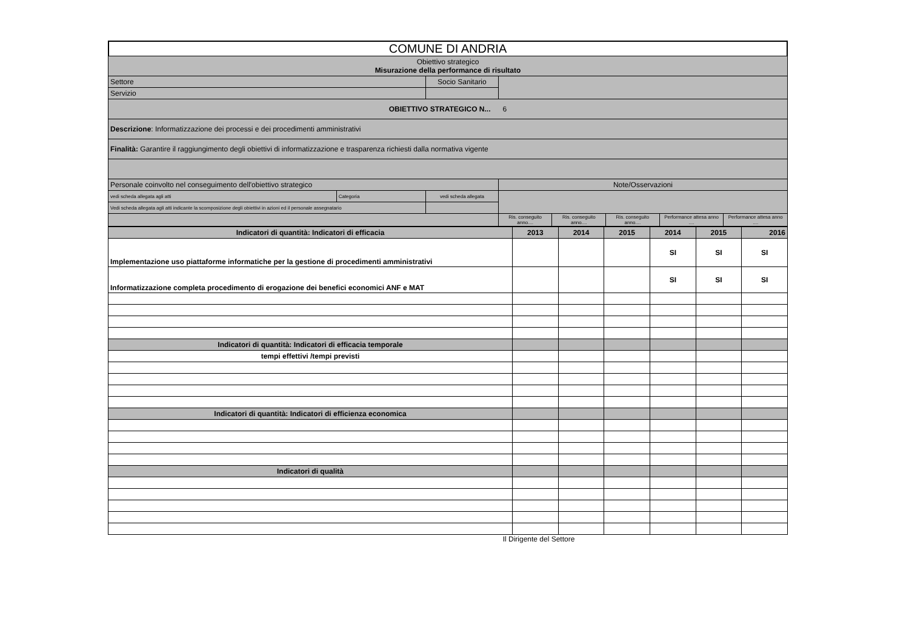COMUNE DI ANDRIA
| Obiettivo strategico Misurazione della performance di risultato | | | | | | | |
| Settore | | Socio Sanitario | | | | | |
| Servizio | | | | | | | |
| OBIETTIVO STRATEGICO N... 6 | | | | | | | |
| Descrizione : Informatizzazione dei processi e dei procedimenti amministrativi | | | | | | | |
| Finalità: Garantire il raggiungimento degli obiettivi di informatizzazione e trasparenza richiesti dalla normativa vigente | | | | | | | |
| Personale coinvolto nel conseguimento dell'obiettivo strategico | | | Note/Osservazioni | | | | |
| vedi scheda allegata agli atti | Categoria | vedi scheda allegata | | | | | |
| Vedi scheda allegata agli atti indicante la scomposizione degli obiettivi in azioni ed il personale assegnatario | | | | | | | |
| | | | Ris. conseguito anno.... | Ris. conseguito anno.... | Ris. conseguito anno.... | Performance attesa anno .... | Performance attesa anno .... |
| Indicatori di quantità: Indicatori di efficacia | 2013 | 2014 | 2015 | 2014 | 2015 | 2016 |
| Implementazione uso piattaforme informatiche per la gestione di procedimenti amministrativi | | | | SI | SI | SI |
| Informatizzazione completa procedimento di erogazione dei benefici economici ANF e MAT | | | | SI | SI | SI |
| Indicatori di quantità: Indicatori di efficacia temporale | | | | | | |
| tempi effettivi /tempi previsti | | | | | | |
| Indicatori di quantità: Indicatori di efficienza economica | | | | | | |
| Indicatori di qualità | | | | | | |
Il Dirigente del Settore